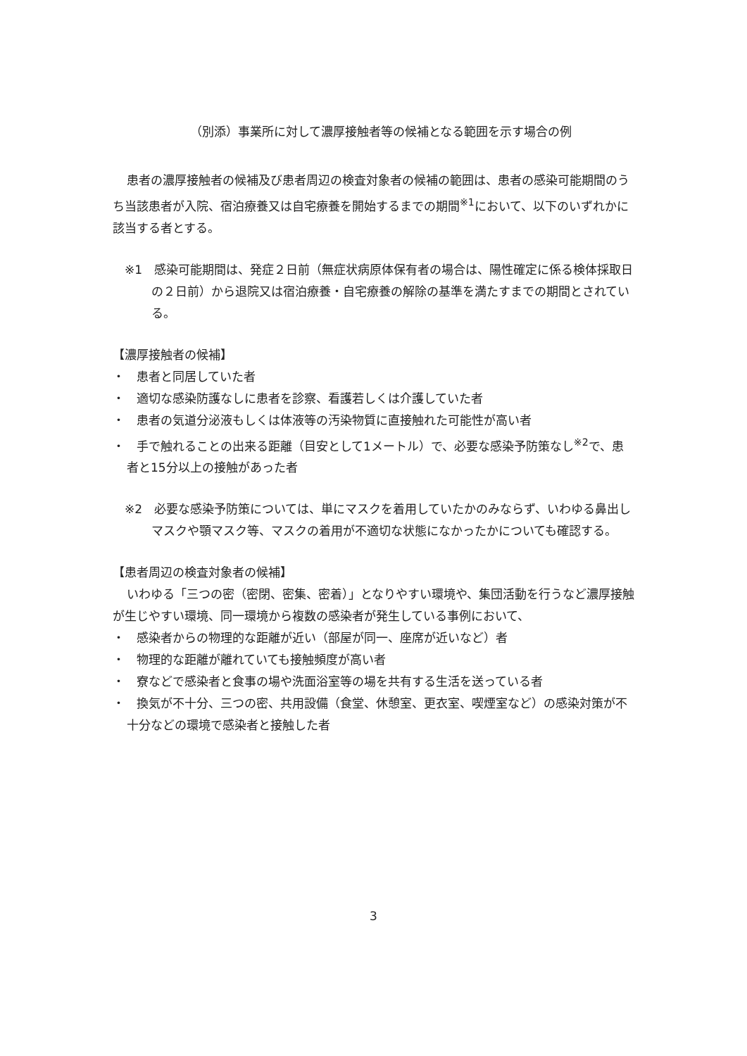（別添）事業所に対して濃厚接触者等の候補となる範囲を示す場合の例
患者の濃厚接触者の候補及び患者周辺の検査対象者の候補の範囲は、患者の感染可能期間のうち当該患者が入院、宿泊療養又は自宅療養を開始するまでの期間<sup>※1</sup>において、以下のいずれかに該当する者とする。
※1　感染可能期間は、発症２日前（無症状病原体保有者の場合は、陽性確定に係る検体採取日の２日前）から退院又は宿泊療養・自宅療養の解除の基準を満たすまでの期間とされている。
【濃厚接触者の候補】
・　患者と同居していた者
・　適切な感染防護なしに患者を診察、看護若しくは介護していた者
・　患者の気道分泌液もしくは体液等の汚染物質に直接触れた可能性が高い者
・　手で触れることの出来る距離（目安として1メートル）で、必要な感染予防策なし<sup>※2</sup>で、患者と15分以上の接触があった者
※2　必要な感染予防策については、単にマスクを着用していたかのみならず、いわゆる鼻出しマスクや顎マスク等、マスクの着用が不適切な状態になかったかについても確認する。
【患者周辺の検査対象者の候補】
いわゆる「三つの密（密閉、密集、密着）」となりやすい環境や、集団活動を行うなど濃厚接触が生じやすい環境、同一環境から複数の感染者が発生している事例において、
・　感染者からの物理的な距離が近い（部屋が同一、座席が近いなど）者
・　物理的な距離が離れていても接触頻度が高い者
・　寮などで感染者と食事の場や洗面浴室等の場を共有する生活を送っている者
・　換気が不十分、三つの密、共用設備（食堂、休憩室、更衣室、喫煙室など）の感染対策が不十分などの環境で感染者と接触した者
3